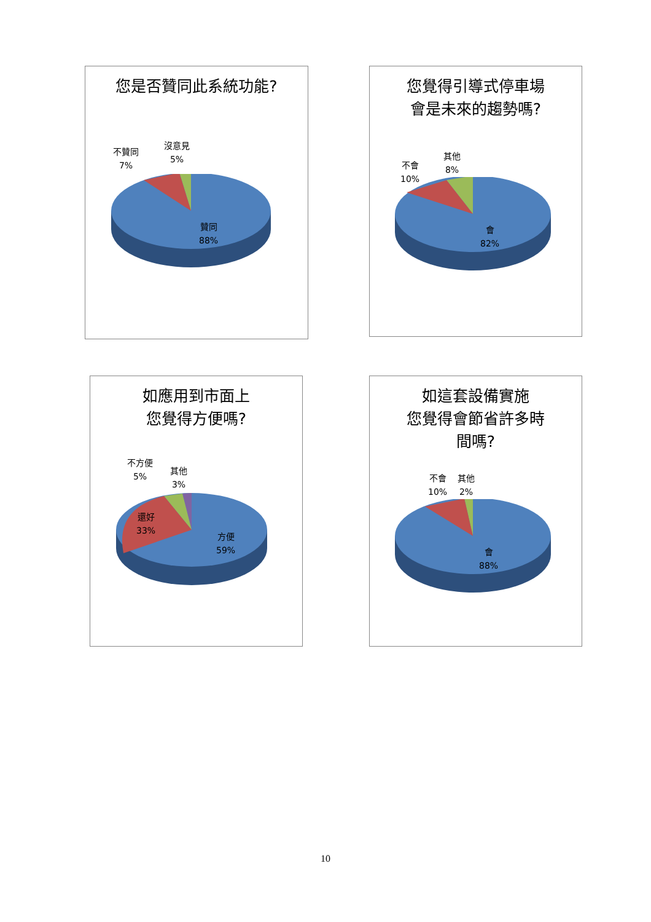您是否贊同此系統功能?
不贊同
7%
沒意見
5%
贊同
88%
您覺得引導式停車場
會是未來的趨勢嗎?
不會
10%
其他
8%
會
82%
如應用到市面上
您覺得方便嗎?
不方便
5%
其他
3%
還好
33%
方便
59%
如這套設備實施
您覺得會節省許多時
間嗎?
不會
10%
其他
2%
會
88%
10